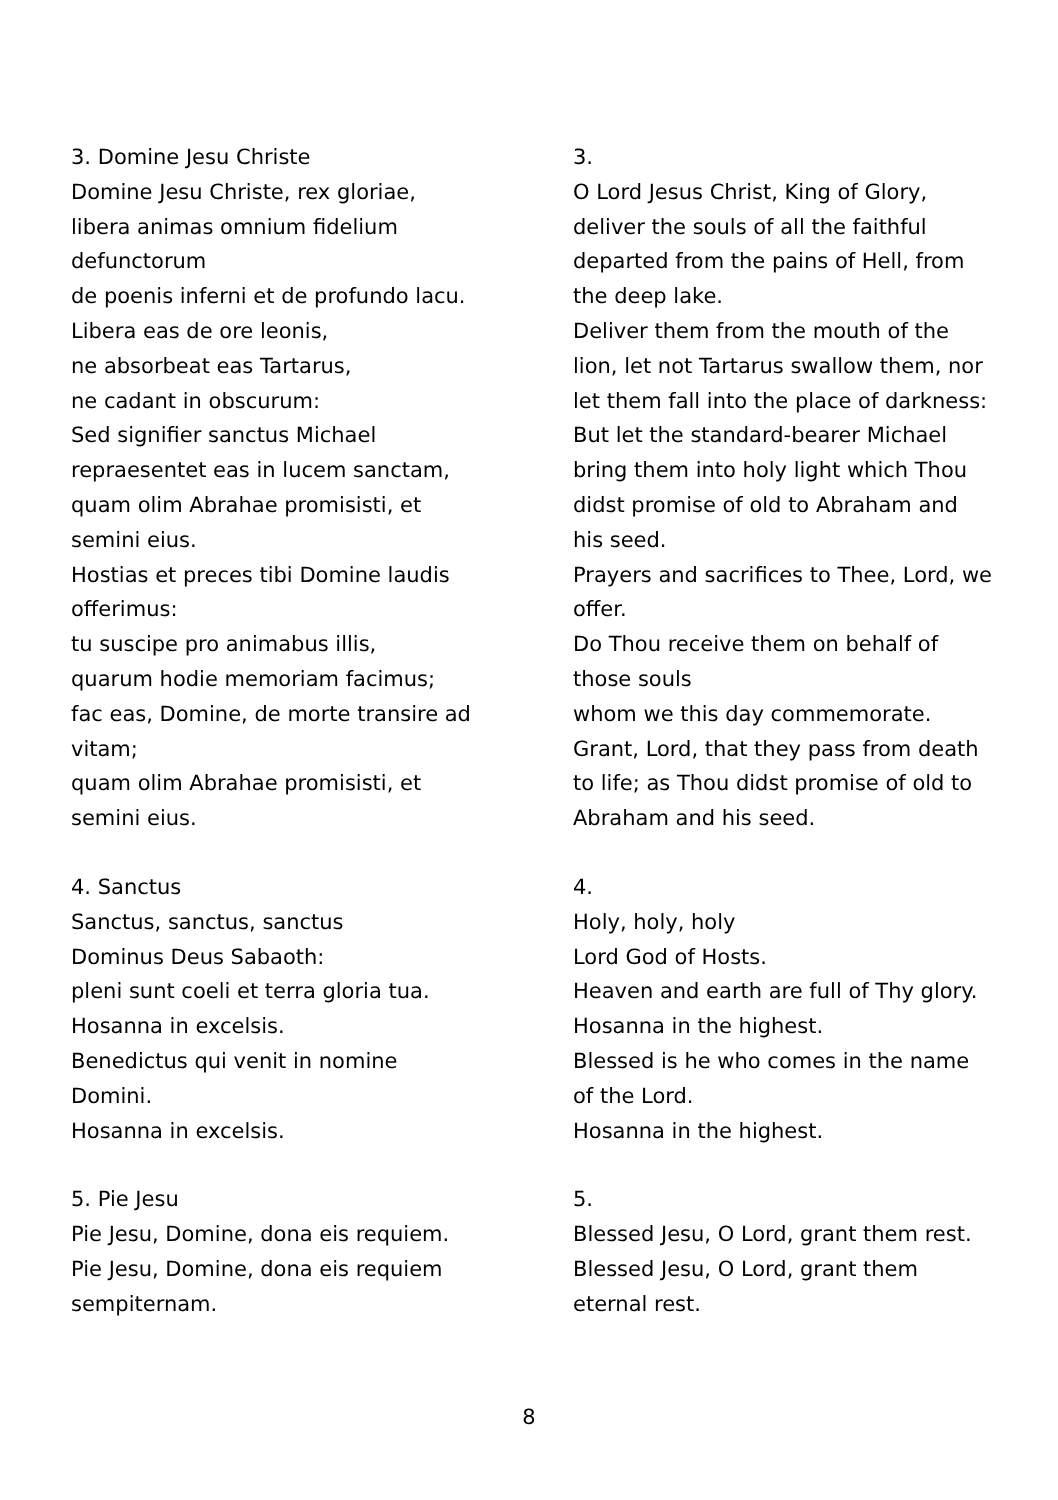3. Domine Jesu Christe
Domine Jesu Christe, rex gloriae,
libera animas omnium fidelium
defunctorum
de poenis inferni et de profundo lacu.
Libera eas de ore leonis,
ne absorbeat eas Tartarus,
ne cadant in obscurum:
Sed signifier sanctus Michael
repraesentet eas in lucem sanctam,
quam olim Abrahae promisisti, et
semini eius.
Hostias et preces tibi Domine laudis
offerimus:
tu suscipe pro animabus illis,
quarum hodie memoriam facimus;
fac eas, Domine, de morte transire ad
vitam;
quam olim Abrahae promisisti, et
semini eius.
3.
O Lord Jesus Christ, King of Glory, deliver the souls of all the faithful departed from the pains of Hell, from the deep lake.
Deliver them from the mouth of the lion, let not Tartarus swallow them, nor let them fall into the place of darkness:
But let the standard-bearer Michael bring them into holy light which Thou didst promise of old to Abraham and his seed.
Prayers and sacrifices to Thee, Lord, we offer.
Do Thou receive them on behalf of those souls
whom we this day commemorate.
Grant, Lord, that they pass from death to life; as Thou didst promise of old to Abraham and his seed.
4. Sanctus
Sanctus, sanctus, sanctus
Dominus Deus Sabaoth:
pleni sunt coeli et terra gloria tua.
Hosanna in excelsis.
Benedictus qui venit in nomine
Domini.
Hosanna in excelsis.
4.
Holy, holy, holy
Lord God of Hosts.
Heaven and earth are full of Thy glory.
Hosanna in the highest.
Blessed is he who comes in the name of the Lord.
Hosanna in the highest.
5. Pie Jesu
Pie Jesu, Domine, dona eis requiem.
Pie Jesu, Domine, dona eis requiem
sempiternam.
5.
Blessed Jesu, O Lord, grant them rest.
Blessed Jesu, O Lord, grant them eternal rest.
8